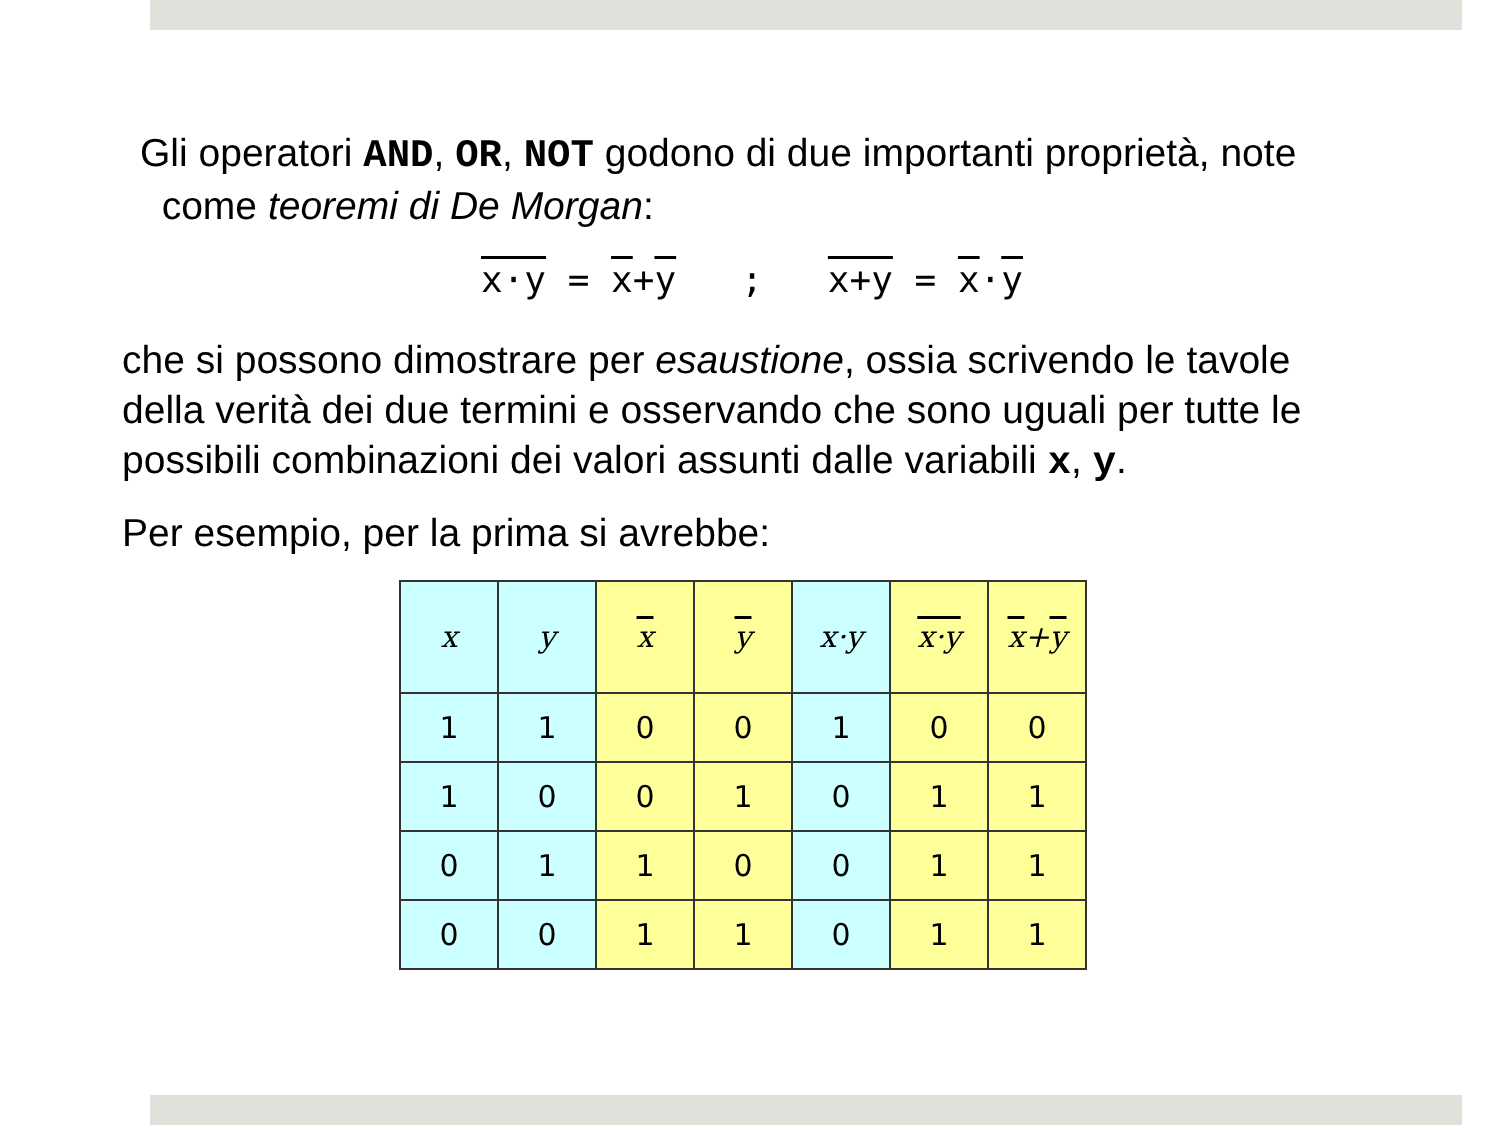Gli operatori AND, OR, NOT godono di due importanti proprietà, note
come teoremi di De Morgan:
x·y = x+y ; x+y = x·y
che si possono dimostrare per esaustione, ossia scrivendo le tavole della verità dei due termini e osservando che sono uguali per tutte le possibili combinazioni dei valori assunti dalle variabili x, y.
Per esempio, per la prima si avrebbe:
| x | y | x | y | x·y | x·y | x + y |
| --- | --- | --- | --- | --- | --- | --- |
| 1 | 1 | 0 | 0 | 1 | 0 | 0 |
| 1 | 0 | 0 | 1 | 0 | 1 | 1 |
| 0 | 1 | 1 | 0 | 0 | 1 | 1 |
| 0 | 0 | 1 | 1 | 0 | 1 | 1 |